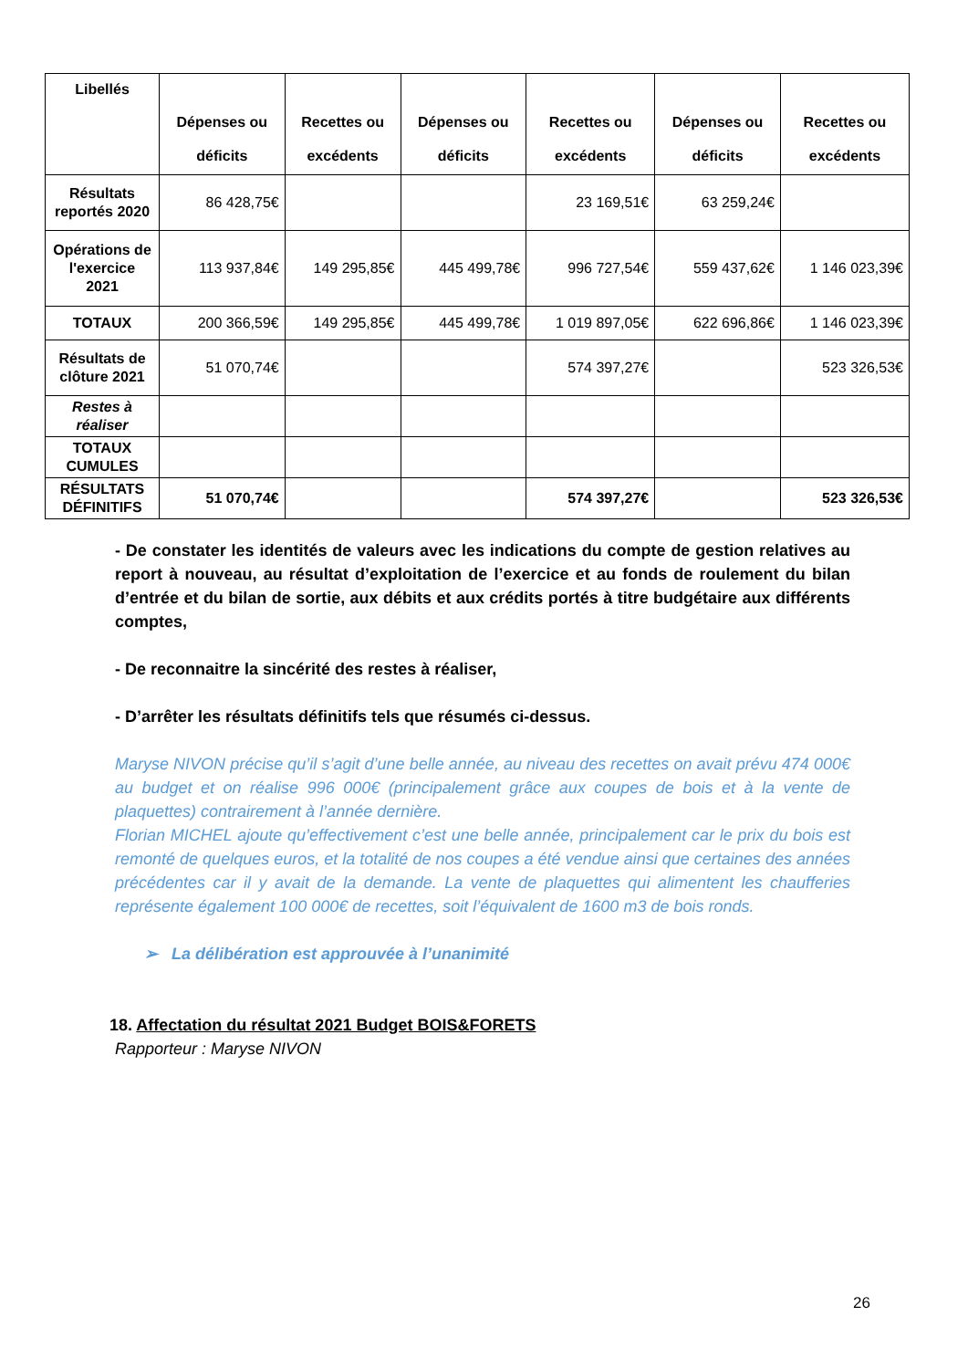| Libellés | Dépenses ou déficits | Recettes ou excédents | Dépenses ou déficits | Recettes ou excédents | Dépenses ou déficits | Recettes ou excédents |
| --- | --- | --- | --- | --- | --- | --- |
| Résultats reportés 2020 | 86 428,75€ | | | 23 169,51€ | 63 259,24€ | |
| Opérations de l'exercice 2021 | 113 937,84€ | 149 295,85€ | 445 499,78€ | 996 727,54€ | 559 437,62€ | 1 146 023,39€ |
| TOTAUX | 200 366,59€ | 149 295,85€ | 445 499,78€ | 1 019 897,05€ | 622 696,86€ | 1 146 023,39€ |
| Résultats de clôture 2021 | 51 070,74€ | | | 574 397,27€ | | 523 326,53€ |
| Restes à réaliser | | | | | | |
| TOTAUX CUMULES | | | | | | |
| RÉSULTATS DÉFINITIFS | 51 070,74€ | | | 574 397,27€ | | 523 326,53€ |
- De constater les identités de valeurs avec les indications du compte de gestion relatives au report à nouveau, au résultat d’exploitation de l’exercice et au fonds de roulement du bilan d’entrée et du bilan de sortie, aux débits et aux crédits portés à titre budgétaire aux différents comptes,
- De reconnaitre la sincérité des restes à réaliser,
- D’arrêter les résultats définitifs tels que résumés ci-dessus.
Maryse NIVON précise qu’il s’agit d’une belle année, au niveau des recettes on avait prévu 474 000€ au budget et on réalise 996 000€ (principalement grâce aux coupes de bois et à la vente de plaquettes) contrairement à l’année dernière.
Florian MICHEL ajoute qu’effectivement c’est une belle année, principalement car le prix du bois est remonté de quelques euros, et la totalité de nos coupes a été vendue ainsi que certaines des années précédentes car il y avait de la demande. La vente de plaquettes qui alimentent les chaufferies représente également 100 000€ de recettes, soit l’équivalent de 1600 m3 de bois ronds.
➢ La délibération est approuvée à l’unanimité
18. Affectation du résultat 2021 Budget BOIS&FORETS
Rapporteur : Maryse NIVON
26